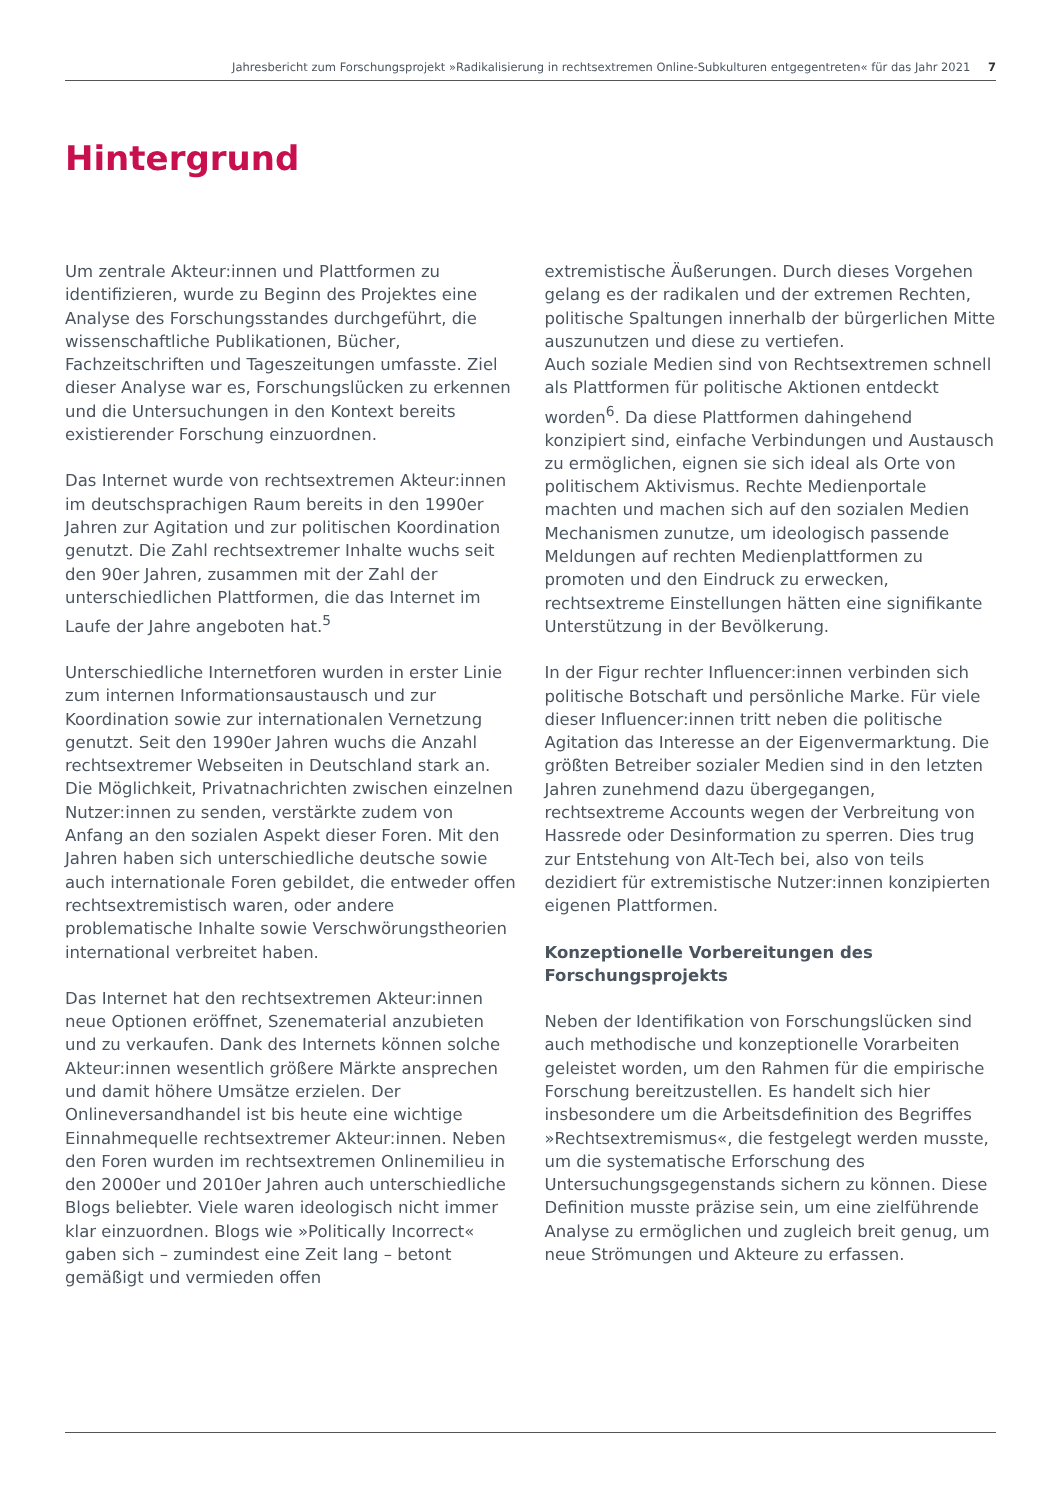Jahresbericht zum Forschungsprojekt »Radikalisierung in rechtsextremen Online-Subkulturen entgegentreten« für das Jahr 2021 7
Hintergrund
Um zentrale Akteur:innen und Plattformen zu identifizieren, wurde zu Beginn des Projektes eine Analyse des Forschungsstandes durchgeführt, die wissenschaftliche Publikationen, Bücher, Fachzeitschriften und Tageszeitungen umfasste. Ziel dieser Analyse war es, Forschungslücken zu erkennen und die Untersuchungen in den Kontext bereits existierender Forschung einzuordnen.
Das Internet wurde von rechtsextremen Akteur:innen im deutschsprachigen Raum bereits in den 1990er Jahren zur Agitation und zur politischen Koordination genutzt. Die Zahl rechtsextremer Inhalte wuchs seit den 90er Jahren, zusammen mit der Zahl der unterschiedlichen Plattformen, die das Internet im Laufe der Jahre angeboten hat.<sup>5</sup>
Unterschiedliche Internetforen wurden in erster Linie zum internen Informationsaustausch und zur Koordination sowie zur internationalen Vernetzung genutzt. Seit den 1990er Jahren wuchs die Anzahl rechtsextremer Webseiten in Deutschland stark an. Die Möglichkeit, Privatnachrichten zwischen einzelnen Nutzer:innen zu senden, verstärkte zudem von Anfang an den sozialen Aspekt dieser Foren. Mit den Jahren haben sich unterschiedliche deutsche sowie auch internationale Foren gebildet, die entweder offen rechtsextremistisch waren, oder andere problematische Inhalte sowie Verschwörungstheorien international verbreitet haben.
Das Internet hat den rechtsextremen Akteur:innen neue Optionen eröffnet, Szenematerial anzubieten und zu verkaufen. Dank des Internets können solche Akteur:innen wesentlich größere Märkte ansprechen und damit höhere Umsätze erzielen. Der Onlineversandhandel ist bis heute eine wichtige Einnahmequelle rechtsextremer Akteur:innen. Neben den Foren wurden im rechtsextremen Onlinemilieu in den 2000er und 2010er Jahren auch unterschiedliche Blogs beliebter. Viele waren ideologisch nicht immer klar einzuordnen. Blogs wie »Politically Incorrect« gaben sich – zumindest eine Zeit lang – betont gemäßigt und vermieden offen
extremistische Äußerungen. Durch dieses Vorgehen gelang es der radikalen und der extremen Rechten, politische Spaltungen innerhalb der bürgerlichen Mitte auszunutzen und diese zu vertiefen.
Auch soziale Medien sind von Rechtsextremen schnell als Plattformen für politische Aktionen entdeckt worden<sup>6</sup>. Da diese Plattformen dahingehend konzipiert sind, einfache Verbindungen und Austausch zu ermöglichen, eignen sie sich ideal als Orte von politischem Aktivismus. Rechte Medienportale machten und machen sich auf den sozialen Medien Mechanismen zunutze, um ideologisch passende Meldungen auf rechten Medienplattformen zu promoten und den Eindruck zu erwecken, rechtsextreme Einstellungen hätten eine signifikante Unterstützung in der Bevölkerung.
In der Figur rechter Influencer:innen verbinden sich politische Botschaft und persönliche Marke. Für viele dieser Influencer:innen tritt neben die politische Agitation das Interesse an der Eigenvermarktung. Die größten Betreiber sozialer Medien sind in den letzten Jahren zunehmend dazu übergegangen, rechtsextreme Accounts wegen der Verbreitung von Hassrede oder Desinformation zu sperren. Dies trug zur Entstehung von Alt-Tech bei, also von teils dezidiert für extremistische Nutzer:innen konzipierten eigenen Plattformen.
Konzeptionelle Vorbereitungen des Forschungsprojekts
Neben der Identifikation von Forschungslücken sind auch methodische und konzeptionelle Vorarbeiten geleistet worden, um den Rahmen für die empirische Forschung bereitzustellen. Es handelt sich hier insbesondere um die Arbeitsdefinition des Begriffes »Rechtsextremismus«, die festgelegt werden musste, um die systematische Erforschung des Untersuchungsgegenstands sichern zu können. Diese Definition musste präzise sein, um eine zielführende Analyse zu ermöglichen und zugleich breit genug, um neue Strömungen und Akteure zu erfassen.